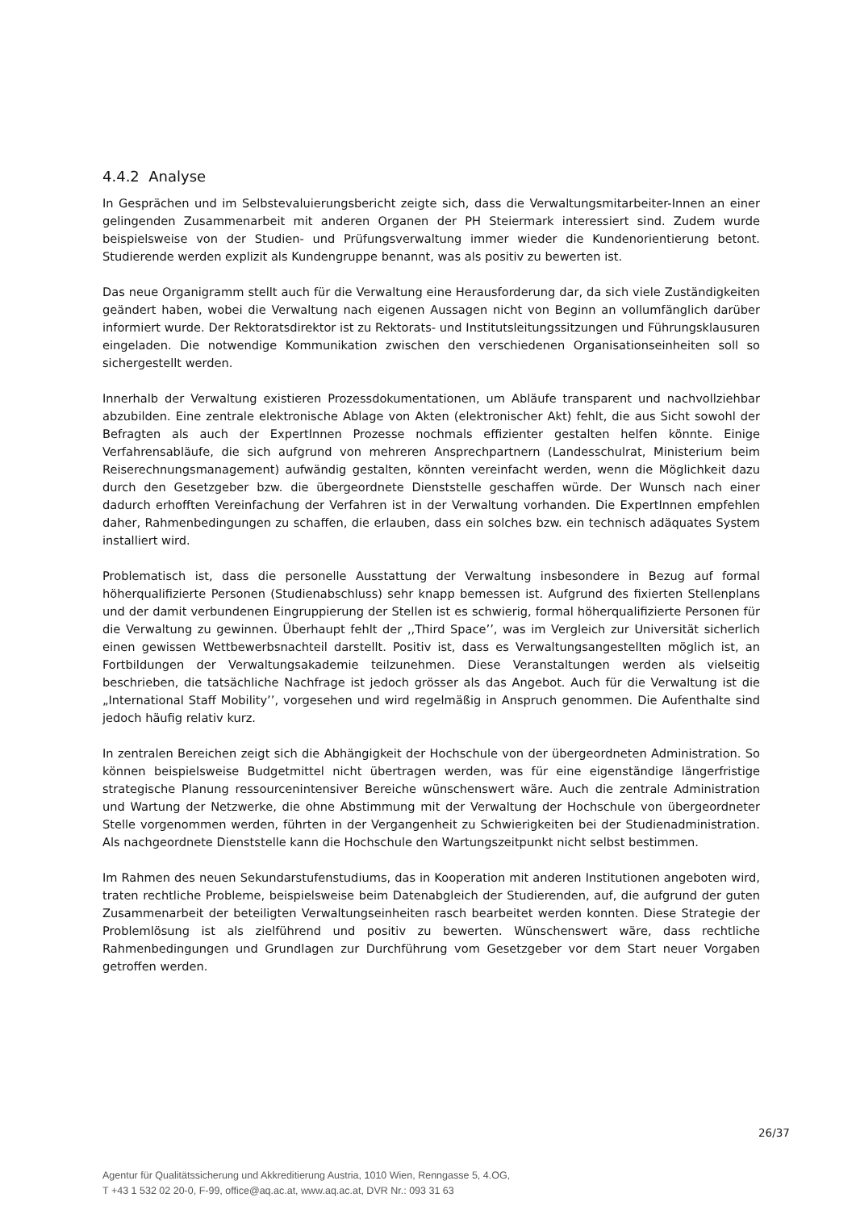4.4.2 Analyse
In Gesprächen und im Selbstevaluierungsbericht zeigte sich, dass die Verwaltungsmitarbeiter-Innen an einer gelingenden Zusammenarbeit mit anderen Organen der PH Steiermark interessiert sind. Zudem wurde beispielsweise von der Studien- und Prüfungsverwaltung immer wieder die Kundenorientierung betont. Studierende werden explizit als Kundengruppe benannt, was als positiv zu bewerten ist.
Das neue Organigramm stellt auch für die Verwaltung eine Herausforderung dar, da sich viele Zuständigkeiten geändert haben, wobei die Verwaltung nach eigenen Aussagen nicht von Beginn an vollumfänglich darüber informiert wurde. Der Rektoratsdirektor ist zu Rektorats- und Institutsleitungssitzungen und Führungsklausuren eingeladen. Die notwendige Kommunikation zwischen den verschiedenen Organisationseinheiten soll so sichergestellt werden.
Innerhalb der Verwaltung existieren Prozessdokumentationen, um Abläufe transparent und nachvollziehbar abzubilden. Eine zentrale elektronische Ablage von Akten (elektronischer Akt) fehlt, die aus Sicht sowohl der Befragten als auch der ExpertInnen Prozesse nochmals effizienter gestalten helfen könnte. Einige Verfahrensabläufe, die sich aufgrund von mehreren Ansprechpartnern (Landesschulrat, Ministerium beim Reiserechnungsmanagement) aufwändig gestalten, könnten vereinfacht werden, wenn die Möglichkeit dazu durch den Gesetzgeber bzw. die übergeordnete Dienststelle geschaffen würde. Der Wunsch nach einer dadurch erhofften Vereinfachung der Verfahren ist in der Verwaltung vorhanden. Die ExpertInnen empfehlen daher, Rahmenbedingungen zu schaffen, die erlauben, dass ein solches bzw. ein technisch adäquates System installiert wird.
Problematisch ist, dass die personelle Ausstattung der Verwaltung insbesondere in Bezug auf formal höherqualifizierte Personen (Studienabschluss) sehr knapp bemessen ist. Aufgrund des fixierten Stellenplans und der damit verbundenen Eingruppierung der Stellen ist es schwierig, formal höherqualifizierte Personen für die Verwaltung zu gewinnen. Überhaupt fehlt der ,,Third Space’’, was im Vergleich zur Universität sicherlich einen gewissen Wettbewerbsnachteil darstellt. Positiv ist, dass es Verwaltungsangestellten möglich ist, an Fortbildungen der Verwaltungsakademie teilzunehmen. Diese Veranstaltungen werden als vielseitig beschrieben, die tatsächliche Nachfrage ist jedoch grösser als das Angebot. Auch für die Verwaltung ist die „International Staff Mobility’’, vorgesehen und wird regelmäßig in Anspruch genommen. Die Aufenthalte sind jedoch häufig relativ kurz.
In zentralen Bereichen zeigt sich die Abhängigkeit der Hochschule von der übergeordneten Administration. So können beispielsweise Budgetmittel nicht übertragen werden, was für eine eigenständige längerfristige strategische Planung ressourcenintensiver Bereiche wünschenswert wäre. Auch die zentrale Administration und Wartung der Netzwerke, die ohne Abstimmung mit der Verwaltung der Hochschule von übergeordneter Stelle vorgenommen werden, führten in der Vergangenheit zu Schwierigkeiten bei der Studienadministration. Als nachgeordnete Dienststelle kann die Hochschule den Wartungszeitpunkt nicht selbst bestimmen.
Im Rahmen des neuen Sekundarstufenstudiums, das in Kooperation mit anderen Institutionen angeboten wird, traten rechtliche Probleme, beispielsweise beim Datenabgleich der Studierenden, auf, die aufgrund der guten Zusammenarbeit der beteiligten Verwaltungseinheiten rasch bearbeitet werden konnten. Diese Strategie der Problemlösung ist als zielführend und positiv zu bewerten. Wünschenswert wäre, dass rechtliche Rahmenbedingungen und Grundlagen zur Durchführung vom Gesetzgeber vor dem Start neuer Vorgaben getroffen werden.
26/37
Agentur für Qualitätssicherung und Akkreditierung Austria, 1010 Wien, Renngasse 5, 4.OG,
T +43 1 532 02 20-0, F-99, office@aq.ac.at, www.aq.ac.at, DVR Nr.: 093 31 63